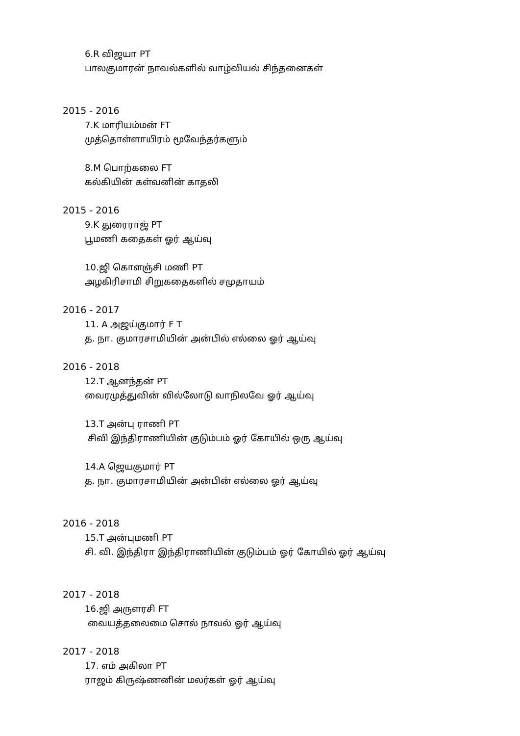6.R விஜயா PT
பாலகுமாரன் நாவல்களில் வாழ்வியல் சிந்தனைகள்
2015 - 2016
7.K மாரியம்மன் FT
முத்தொள்ளாயிரம் மூவேந்தர்களும்
8.M பொற்கலை FT
கல்கியின் கள்வனின் காதலி
2015 - 2016
9.K துரைராஜ் PT
பூமணி கதைகள் ஓர் ஆய்வு
10.ஜி கொளஞ்சி மணி PT
அழகிரிசாமி சிறுகதைகளில் சமுதாயம்
2016 - 2017
11. A அஜய்குமார் F T
த. நா. குமாரசாமியின் அன்பில் எல்லை ஓர் ஆய்வு
2016 - 2018
12.T ஆனந்தன் PT
வைரமுத்துவின் வில்லோடு வாநிலவே ஓர் ஆய்வு
13.T அன்பு ராணி PT
சிவி இந்திராணியின் குடும்பம் ஓர் கோயில் ஒரு ஆய்வு
14.A ஜெயகுமார் PT
த. நா. குமாரசாமியின் அன்பின் எல்லை ஓர் ஆய்வு
2016 - 2018
15.T அன்புமணி PT
சி. வி. இந்திரா இந்திராணியின் குடும்பம் ஓர் கோயில் ஓர் ஆய்வு
2017 - 2018
16.ஜி அருளரசி FT
வையத்தலைமை சொல் நாவல் ஓர் ஆய்வு
2017 - 2018
17. எம் அகிலா PT
ராஜம் கிருஷ்ணனின் மலர்கள் ஓர் ஆய்வு